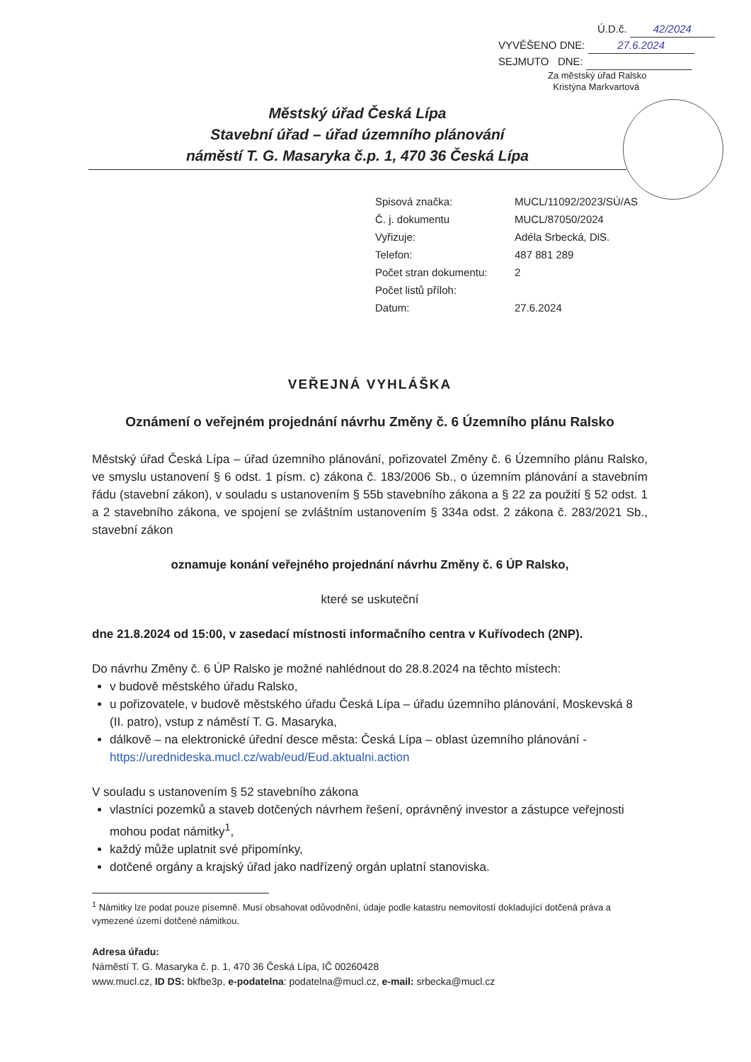Ú.D.č. 42/2024
VYVĚŠENO DNE: 27.6.2024
SEJMUTO DNE:
Za městský úřad Ralsko
Kristýna Markvartová
Městský úřad Česká Lípa
Stavební úřad – úřad územního plánování
náměstí T. G. Masaryka č.p. 1, 470 36 Česká Lípa
| Spisová značka: | MUCL/11092/2023/SÚ/AS |
| Č. j. dokumentu | MUCL/87050/2024 |
| Vyřizuje: | Adéla Srbecká, DiS. |
| Telefon: | 487 881 289 |
| Počet stran dokumentu: | 2 |
| Počet listů příloh: | |
| Datum: | 27.6.2024 |
VEŘEJNÁ VYHLÁŠKA
Oznámení o veřejném projednání návrhu Změny č. 6 Územního plánu Ralsko
Městský úřad Česká Lípa – úřad územního plánování, pořizovatel Změny č. 6 Územního plánu Ralsko, ve smyslu ustanovení § 6 odst. 1 písm. c) zákona č. 183/2006 Sb., o územním plánování a stavebním řádu (stavební zákon), v souladu s ustanovením § 55b stavebního zákona a § 22 za použití § 52 odst. 1 a 2 stavebního zákona, ve spojení se zvláštním ustanovením § 334a odst. 2 zákona č. 283/2021 Sb., stavební zákon
oznamuje konání veřejného projednání návrhu Změny č. 6 ÚP Ralsko,
které se uskuteční
dne 21.8.2024 od 15:00, v zasedací místnosti informačního centra v Kuřívodech (2NP).
Do návrhu Změny č. 6 ÚP Ralsko je možné nahlédnout do 28.8.2024 na těchto místech:
v budově městského úřadu Ralsko,
u pořizovatele, v budově městského úřadu Česká Lípa – úřadu územního plánování, Moskevská 8 (II. patro), vstup z náměstí T. G. Masaryka,
dálkově – na elektronické úřední desce města: Česká Lípa – oblast územního plánování - https://urednideska.mucl.cz/wab/eud/Eud.aktualni.action
V souladu s ustanovením § 52 stavebního zákona
vlastníci pozemků a staveb dotčených návrhem řešení, oprávněný investor a zástupce veřejnosti mohou podat námitky<sup>1</sup>,
každý může uplatnit své připomínky,
dotčené orgány a krajský úřad jako nadřízený orgán uplatní stanoviska.
<sup>1</sup> Námitky lze podat pouze písemně. Musí obsahovat odůvodnění, údaje podle katastru nemovitostí dokladující dotčená práva a vymezené území dotčené námitkou.
Adresa úřadu:
Náměstí T. G. Masaryka č. p. 1, 470 36 Česká Lípa, IČ 00260428
www.mucl.cz, ID DS: bkfbe3p, e-podatelna: podatelna@mucl.cz, e-mail: srbecka@mucl.cz